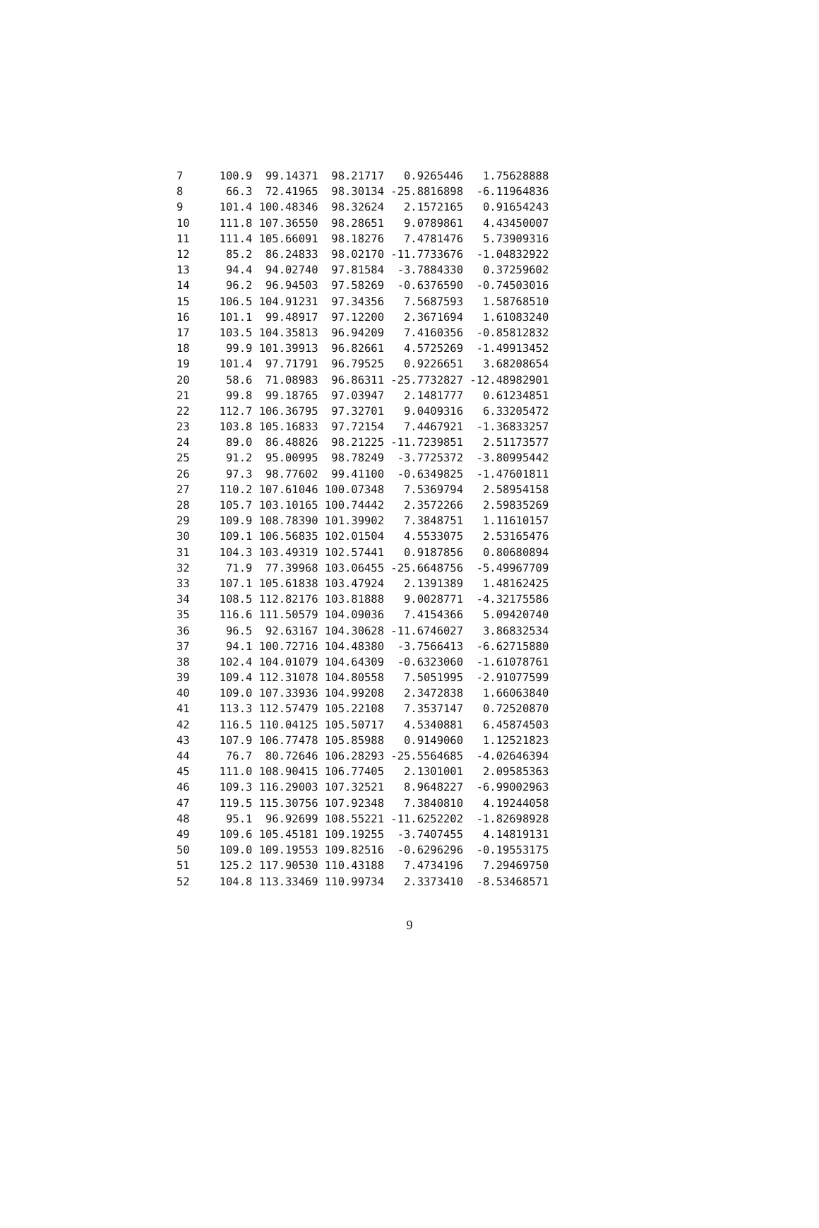| 7 | 100.9 | 99.14371 | 98.21717 | 0.9265446 | 1.75628888 |
| 8 | 66.3 | 72.41965 | 98.30134 | -25.8816898 | -6.11964836 |
| 9 | 101.4 | 100.48346 | 98.32624 | 2.1572165 | 0.91654243 |
| 10 | 111.8 | 107.36550 | 98.28651 | 9.0789861 | 4.43450007 |
| 11 | 111.4 | 105.66091 | 98.18276 | 7.4781476 | 5.73909316 |
| 12 | 85.2 | 86.24833 | 98.02170 | -11.7733676 | -1.04832922 |
| 13 | 94.4 | 94.02740 | 97.81584 | -3.7884330 | 0.37259602 |
| 14 | 96.2 | 96.94503 | 97.58269 | -0.6376590 | -0.74503016 |
| 15 | 106.5 | 104.91231 | 97.34356 | 7.5687593 | 1.58768510 |
| 16 | 101.1 | 99.48917 | 97.12200 | 2.3671694 | 1.61083240 |
| 17 | 103.5 | 104.35813 | 96.94209 | 7.4160356 | -0.85812832 |
| 18 | 99.9 | 101.39913 | 96.82661 | 4.5725269 | -1.49913452 |
| 19 | 101.4 | 97.71791 | 96.79525 | 0.9226651 | 3.68208654 |
| 20 | 58.6 | 71.08983 | 96.86311 | -25.7732827 | -12.48982901 |
| 21 | 99.8 | 99.18765 | 97.03947 | 2.1481777 | 0.61234851 |
| 22 | 112.7 | 106.36795 | 97.32701 | 9.0409316 | 6.33205472 |
| 23 | 103.8 | 105.16833 | 97.72154 | 7.4467921 | -1.36833257 |
| 24 | 89.0 | 86.48826 | 98.21225 | -11.7239851 | 2.51173577 |
| 25 | 91.2 | 95.00995 | 98.78249 | -3.7725372 | -3.80995442 |
| 26 | 97.3 | 98.77602 | 99.41100 | -0.6349825 | -1.47601811 |
| 27 | 110.2 | 107.61046 | 100.07348 | 7.5369794 | 2.58954158 |
| 28 | 105.7 | 103.10165 | 100.74442 | 2.3572266 | 2.59835269 |
| 29 | 109.9 | 108.78390 | 101.39902 | 7.3848751 | 1.11610157 |
| 30 | 109.1 | 106.56835 | 102.01504 | 4.5533075 | 2.53165476 |
| 31 | 104.3 | 103.49319 | 102.57441 | 0.9187856 | 0.80680894 |
| 32 | 71.9 | 77.39968 | 103.06455 | -25.6648756 | -5.49967709 |
| 33 | 107.1 | 105.61838 | 103.47924 | 2.1391389 | 1.48162425 |
| 34 | 108.5 | 112.82176 | 103.81888 | 9.0028771 | -4.32175586 |
| 35 | 116.6 | 111.50579 | 104.09036 | 7.4154366 | 5.09420740 |
| 36 | 96.5 | 92.63167 | 104.30628 | -11.6746027 | 3.86832534 |
| 37 | 94.1 | 100.72716 | 104.48380 | -3.7566413 | -6.62715880 |
| 38 | 102.4 | 104.01079 | 104.64309 | -0.6323060 | -1.61078761 |
| 39 | 109.4 | 112.31078 | 104.80558 | 7.5051995 | -2.91077599 |
| 40 | 109.0 | 107.33936 | 104.99208 | 2.3472838 | 1.66063840 |
| 41 | 113.3 | 112.57479 | 105.22108 | 7.3537147 | 0.72520870 |
| 42 | 116.5 | 110.04125 | 105.50717 | 4.5340881 | 6.45874503 |
| 43 | 107.9 | 106.77478 | 105.85988 | 0.9149060 | 1.12521823 |
| 44 | 76.7 | 80.72646 | 106.28293 | -25.5564685 | -4.02646394 |
| 45 | 111.0 | 108.90415 | 106.77405 | 2.1301001 | 2.09585363 |
| 46 | 109.3 | 116.29003 | 107.32521 | 8.9648227 | -6.99002963 |
| 47 | 119.5 | 115.30756 | 107.92348 | 7.3840810 | 4.19244058 |
| 48 | 95.1 | 96.92699 | 108.55221 | -11.6252202 | -1.82698928 |
| 49 | 109.6 | 105.45181 | 109.19255 | -3.7407455 | 4.14819131 |
| 50 | 109.0 | 109.19553 | 109.82516 | -0.6296296 | -0.19553175 |
| 51 | 125.2 | 117.90530 | 110.43188 | 7.4734196 | 7.29469750 |
| 52 | 104.8 | 113.33469 | 110.99734 | 2.3373410 | -8.53468571 |
9